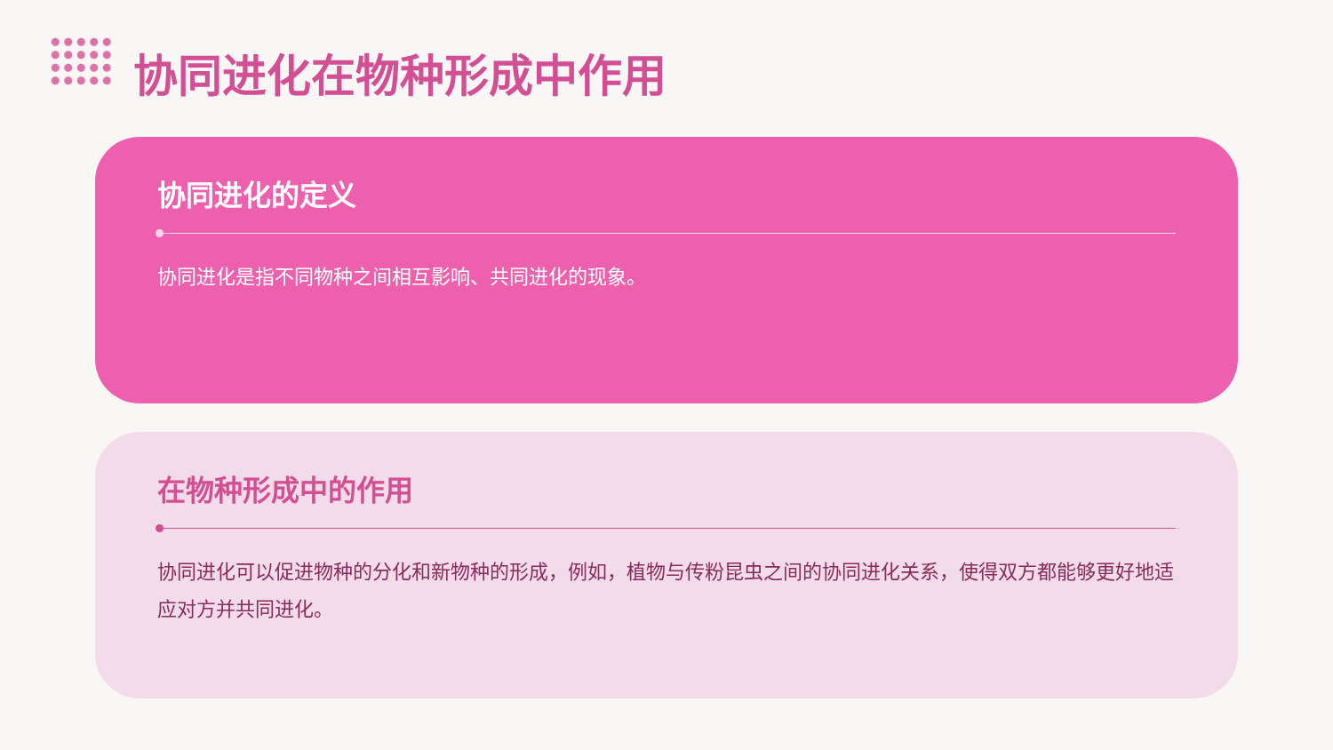协同进化在物种形成中作用
协同进化的定义
协同进化是指不同物种之间相互影响、共同进化的现象。
在物种形成中的作用
协同进化可以促进物种的分化和新物种的形成，例如，植物与传粉昆虫之间的协同进化关系，使得双方都能够更好地适应对方并共同进化。